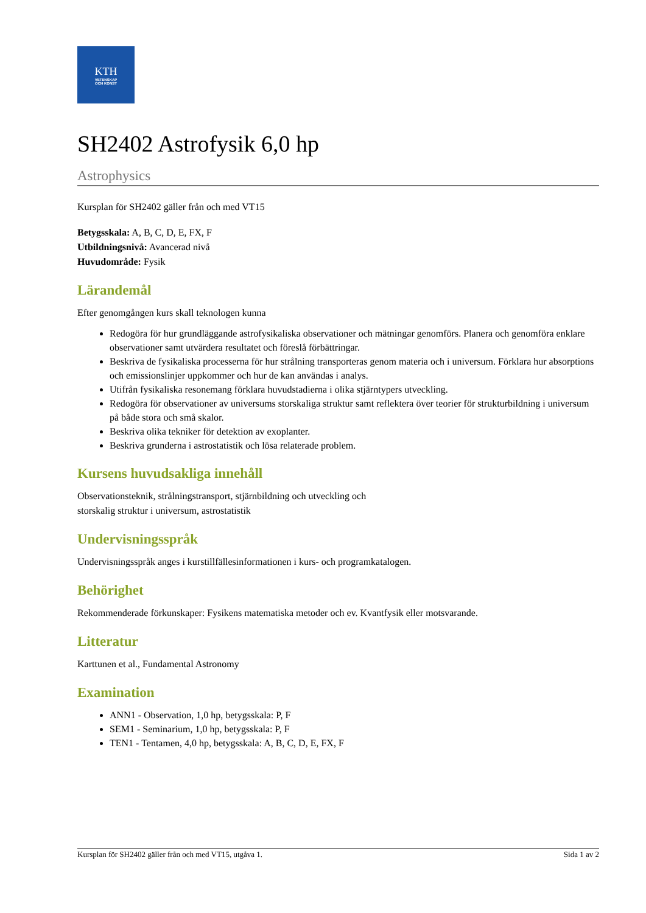KTH
VETENSKAP
OCH KONST
SH2402 Astrofysik 6,0 hp
Astrophysics
Kursplan för SH2402 gäller från och med VT15
Betygsskala: A, B, C, D, E, FX, F
Utbildningsnivå: Avancerad nivå
Huvudområde: Fysik
Lärandemål
Efter genomgången kurs skall teknologen kunna
Redogöra för hur grundläggande astrofysikaliska observationer och mätningar genomförs. Planera och genomföra enklare observationer samt utvärdera resultatet och föreslå förbättringar.
Beskriva de fysikaliska processerna för hur strålning transporteras genom materia och i universum. Förklara hur absorptions och emissionslinjer uppkommer och hur de kan användas i analys.
Utifrån fysikaliska resonemang förklara huvudstadierna i olika stjärntypers utveckling.
Redogöra för observationer av universums storskaliga struktur samt reflektera över teorier för strukturbildning i universum på både stora och små skalor.
Beskriva olika tekniker för detektion av exoplanter.
Beskriva grunderna i astrostatistik och lösa relaterade problem.
Kursens huvudsakliga innehåll
Observationsteknik, strålningstransport, stjärnbildning och utveckling och
storskalig struktur i universum, astrostatistik
Undervisningsspråk
Undervisningsspråk anges i kurstillfällesinformationen i kurs- och programkatalogen.
Behörighet
Rekommenderade förkunskaper: Fysikens matematiska metoder och ev. Kvantfysik eller motsvarande.
Litteratur
Karttunen et al., Fundamental Astronomy
Examination
ANN1 - Observation, 1,0 hp, betygsskala: P, F
SEM1 - Seminarium, 1,0 hp, betygsskala: P, F
TEN1 - Tentamen, 4,0 hp, betygsskala: A, B, C, D, E, FX, F
Kursplan för SH2402 gäller från och med VT15, utgåva 1. Sida 1 av 2